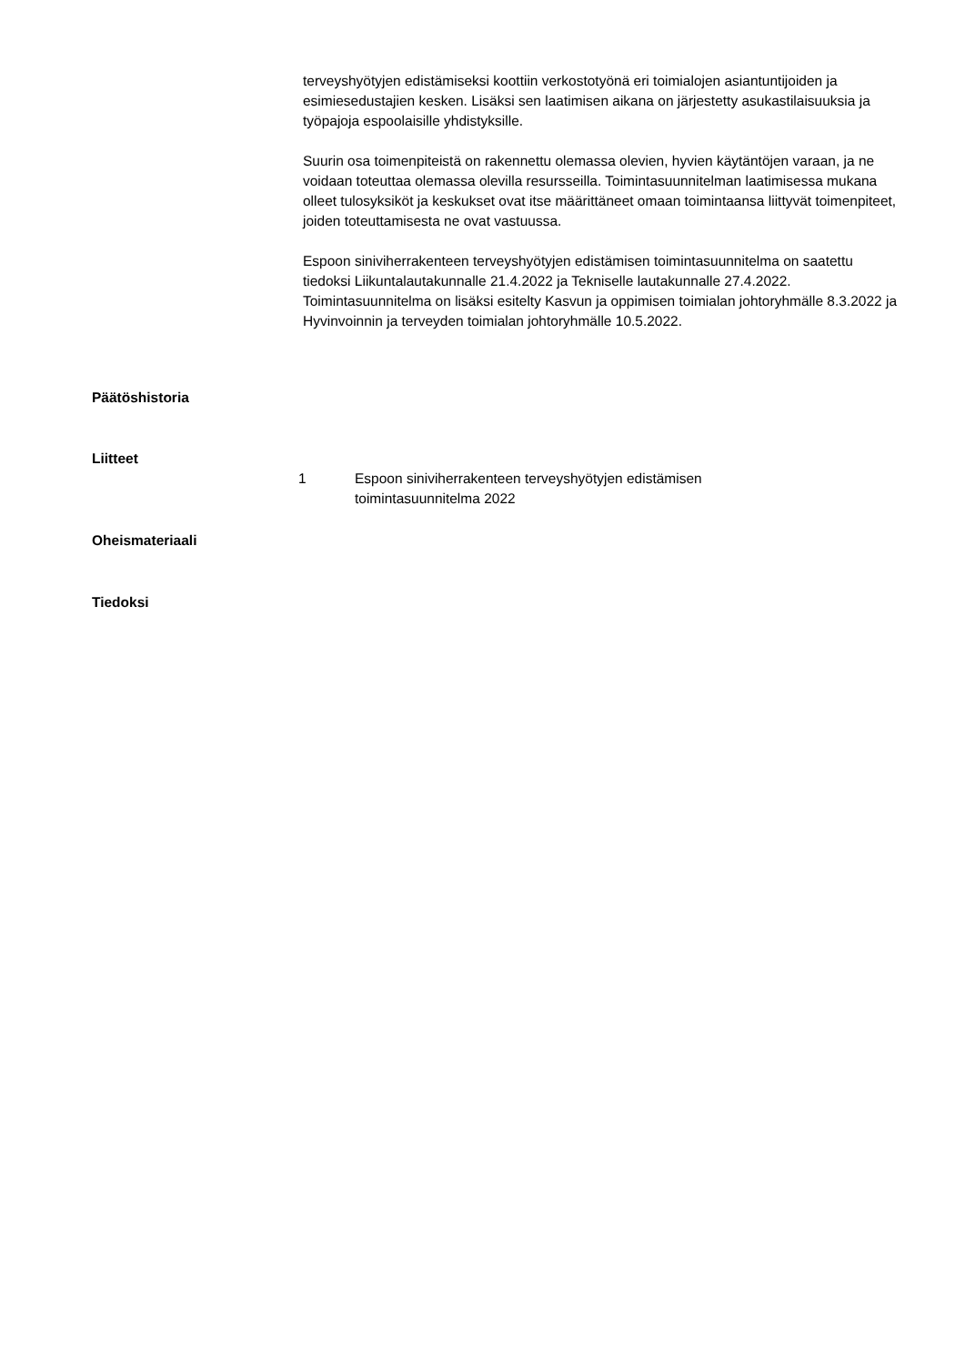terveyshyötyjen edistämiseksi koottiin verkostotyönä eri toimialojen asiantuntijoiden ja esimiesedustajien kesken. Lisäksi sen laatimisen aikana on järjestetty asukastilaisuuksia ja työpajoja espoolaisille yhdistyksille.
Suurin osa toimenpiteistä on rakennettu olemassa olevien, hyvien käytäntöjen varaan, ja ne voidaan toteuttaa olemassa olevilla resursseilla. Toimintasuunnitelman laatimisessa mukana olleet tulosyksiköt ja keskukset ovat itse määrittäneet omaan toimintaansa liittyvät toimenpiteet, joiden toteuttamisesta ne ovat vastuussa.
Espoon siniviherrakenteen terveyshyötyjen edistämisen toimintasuunnitelma on saatettu tiedoksi Liikuntalautakunnalle 21.4.2022 ja Tekniselle lautakunnalle 27.4.2022. Toimintasuunnitelma on lisäksi esitelty Kasvun ja oppimisen toimialan johtoryhmälle 8.3.2022 ja Hyvinvoinnin ja terveyden toimialan johtoryhmälle 10.5.2022.
Päätöshistoria
Liitteet
1 Espoon siniviherrakenteen terveyshyötyjen edistämisen
toimintasuunnitelma 2022
Oheismateriaali
Tiedoksi